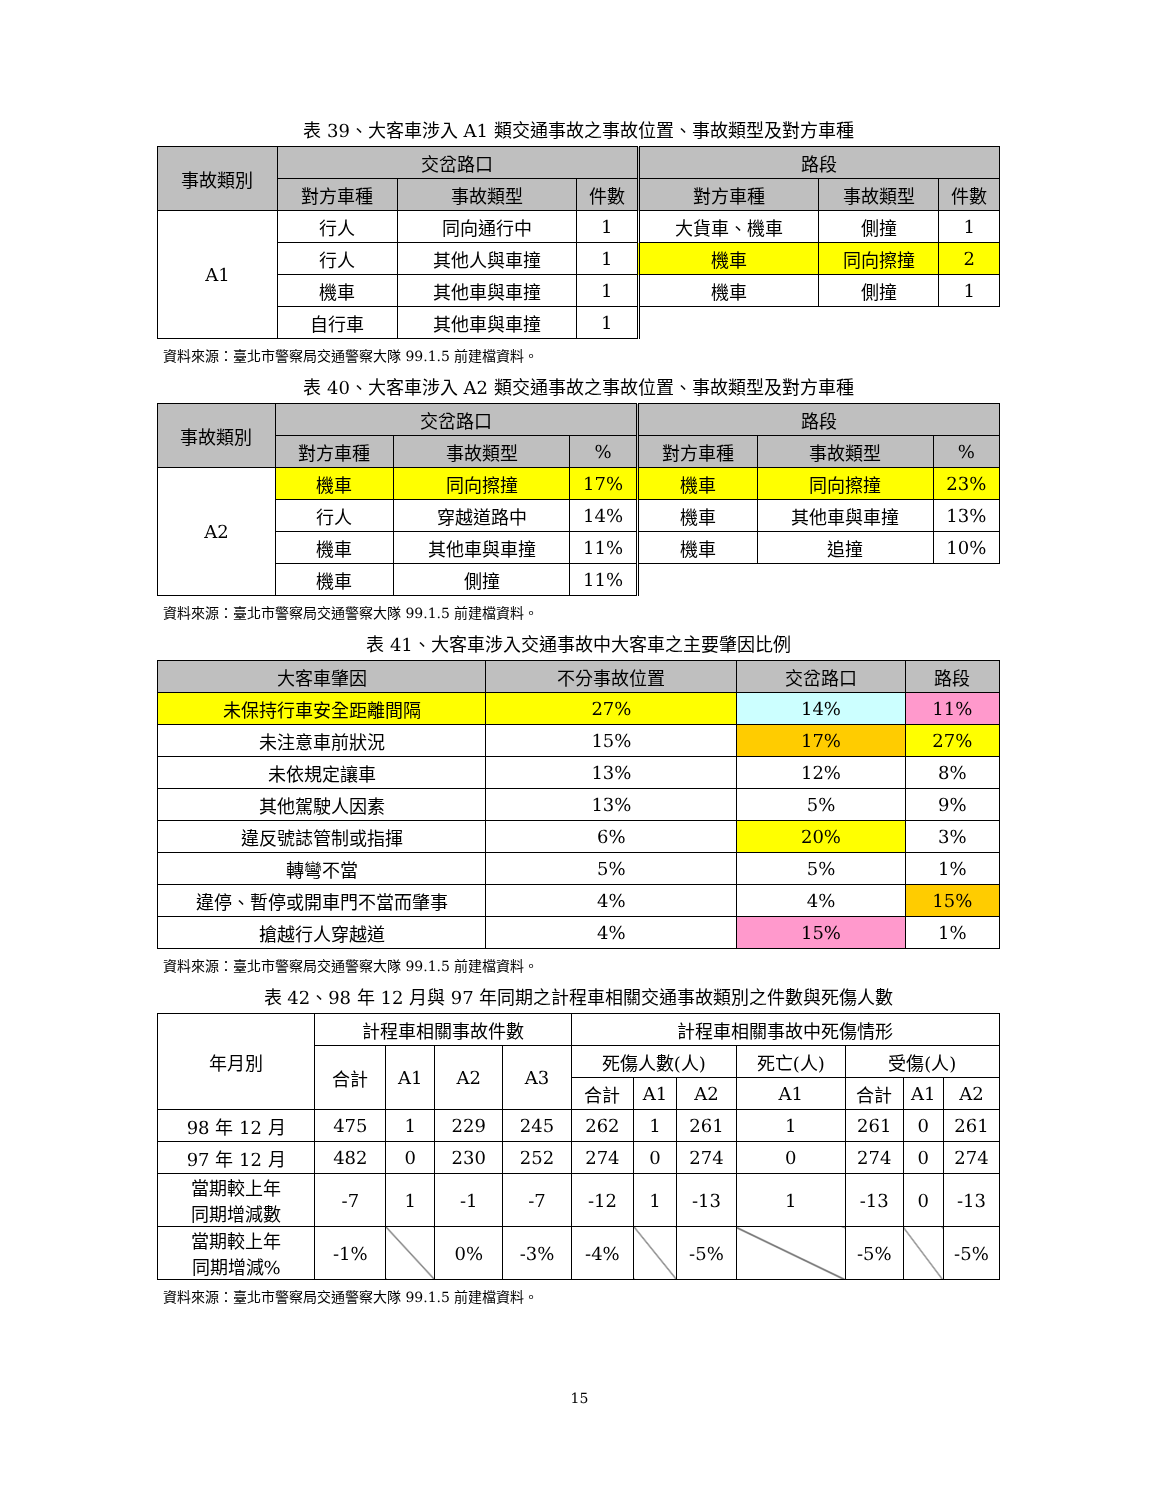表 39、大客車涉入 A1 類交通事故之事故位置、事故類型及對方車種
| 事故類別 | 交岔路口 | | | 路段 | | |
| --- | --- | --- | --- | --- | --- | --- |
| | 對方車種 | 事故類型 | 件數 | 對方車種 | 事故類型 | 件數 |
| A1 | 行人 | 同向通行中 | 1 | 大貨車、機車 | 側撞 | 1 |
| | 行人 | 其他人與車撞 | 1 | 機車 | 同向擦撞 | 2 |
| | 機車 | 其他車與車撞 | 1 | 機車 | 側撞 | 1 |
| | 自行車 | 其他車與車撞 | 1 | | | |
資料來源：臺北市警察局交通警察大隊 99.1.5 前建檔資料。
表 40、大客車涉入 A2 類交通事故之事故位置、事故類型及對方車種
| 事故類別 | 交岔路口 | | | 路段 | | |
| --- | --- | --- | --- | --- | --- | --- |
| | 對方車種 | 事故類型 | % | 對方車種 | 事故類型 | % |
| A2 | 機車 | 同向擦撞 | 17% | 機車 | 同向擦撞 | 23% |
| | 行人 | 穿越道路中 | 14% | 機車 | 其他車與車撞 | 13% |
| | 機車 | 其他車與車撞 | 11% | 機車 | 追撞 | 10% |
| | 機車 | 側撞 | 11% | | | |
資料來源：臺北市警察局交通警察大隊 99.1.5 前建檔資料。
表 41、大客車涉入交通事故中大客車之主要肇因比例
| 大客車肇因 | 不分事故位置 | 交岔路口 | 路段 |
| --- | --- | --- | --- |
| 未保持行車安全距離間隔 | 27% | 14% | 11% |
| 未注意車前狀況 | 15% | 17% | 27% |
| 未依規定讓車 | 13% | 12% | 8% |
| 其他駕駛人因素 | 13% | 5% | 9% |
| 違反號誌管制或指揮 | 6% | 20% | 3% |
| 轉彎不當 | 5% | 5% | 1% |
| 違停、暫停或開車門不當而肇事 | 4% | 4% | 15% |
| 搶越行人穿越道 | 4% | 15% | 1% |
資料來源：臺北市警察局交通警察大隊 99.1.5 前建檔資料。
表 42、98 年 12 月與 97 年同期之計程車相關交通事故類別之件數與死傷人數
| 年月別 | 計程車相關事故件數 | | | | 計程車相關事故中死傷情形 | | | | | | |
| | 合計 | A1 | A2 | A3 | 死傷人數(人) | | | 死亡(人) | 受傷(人) | | |
| | | | | | 合計 | A1 | A2 | A1 | 合計 | A1 | A2 |
| 98 年 12 月 | 475 | 1 | 229 | 245 | 262 | 1 | 261 | 1 | 261 | 0 | 261 |
| 97 年 12 月 | 482 | 0 | 230 | 252 | 274 | 0 | 274 | 0 | 274 | 0 | 274 |
| 當期較上年 同期增減數 | -7 | 1 | -1 | -7 | -12 | 1 | -13 | 1 | -13 | 0 | -13 |
| 當期較上年 同期增減% | -1% | | 0% | -3% | -4% | | -5% | | -5% | | -5% |
資料來源：臺北市警察局交通警察大隊 99.1.5 前建檔資料。
15